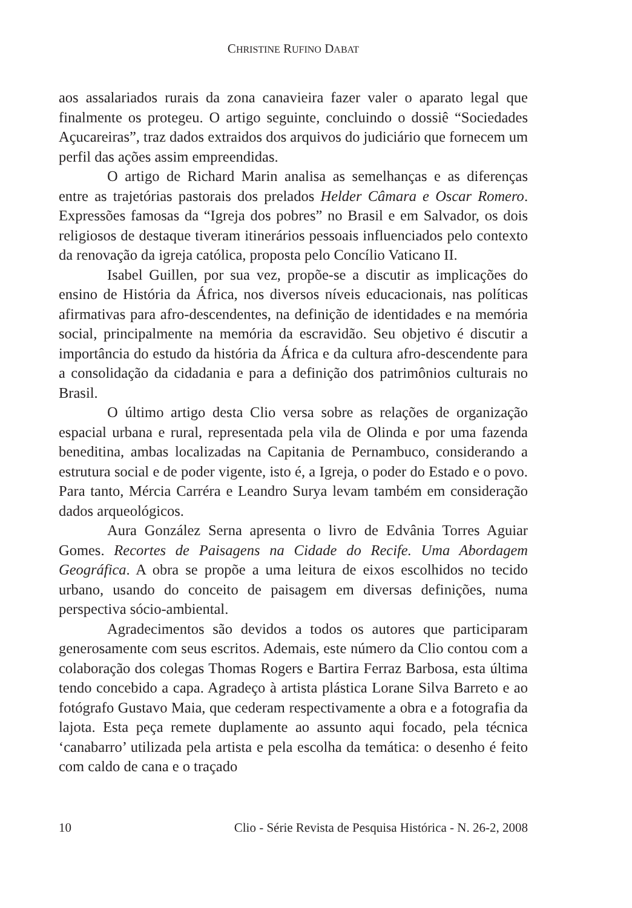CHRISTINE RUFINO DABAT
aos assalariados rurais da zona canavieira fazer valer o aparato legal que finalmente os protegeu. O artigo seguinte, concluindo o dossiê “Sociedades Açucareiras”, traz dados extraidos dos arquivos do judiciário que fornecem um perfil das ações assim empreendidas.
O artigo de Richard Marin analisa as semelhanças e as diferenças entre as trajetórias pastorais dos prelados Helder Câmara e Oscar Romero. Expressões famosas da “Igreja dos pobres” no Brasil e em Salvador, os dois religiosos de destaque tiveram itinerários pessoais influenciados pelo contexto da renovação da igreja católica, proposta pelo Concílio Vaticano II.
Isabel Guillen, por sua vez, propõe-se a discutir as implicações do ensino de História da África, nos diversos níveis educacionais, nas políticas afirmativas para afro-descendentes, na definição de identidades e na memória social, principalmente na memória da escravidão. Seu objetivo é discutir a importância do estudo da história da África e da cultura afro-descendente para a consolidação da cidadania e para a definição dos patrimônios culturais no Brasil.
O último artigo desta Clio versa sobre as relações de organização espacial urbana e rural, representada pela vila de Olinda e por uma fazenda beneditina, ambas localizadas na Capitania de Pernambuco, considerando a estrutura social e de poder vigente, isto é, a Igreja, o poder do Estado e o povo. Para tanto, Mércia Carréra e Leandro Surya levam também em consideração dados arqueológicos.
Aura González Serna apresenta o livro de Edvânia Torres Aguiar Gomes. Recortes de Paisagens na Cidade do Recife. Uma Abordagem Geográfica. A obra se propõe a uma leitura de eixos escolhidos no tecido urbano, usando do conceito de paisagem em diversas definições, numa perspectiva sócio-ambiental.
Agradecimentos são devidos a todos os autores que participaram generosamente com seus escritos. Ademais, este número da Clio contou com a colaboração dos colegas Thomas Rogers e Bartira Ferraz Barbosa, esta última tendo concebido a capa. Agradeço à artista plástica Lorane Silva Barreto e ao fotógrafo Gustavo Maia, que cederam respectivamente a obra e a fotografia da lajota. Esta peça remete duplamente ao assunto aqui focado, pela técnica ‘canabarro’ utilizada pela artista e pela escolha da temática: o desenho é feito com caldo de cana e o traçado
10 Clio - Série Revista de Pesquisa Histórica - N. 26-2, 2008